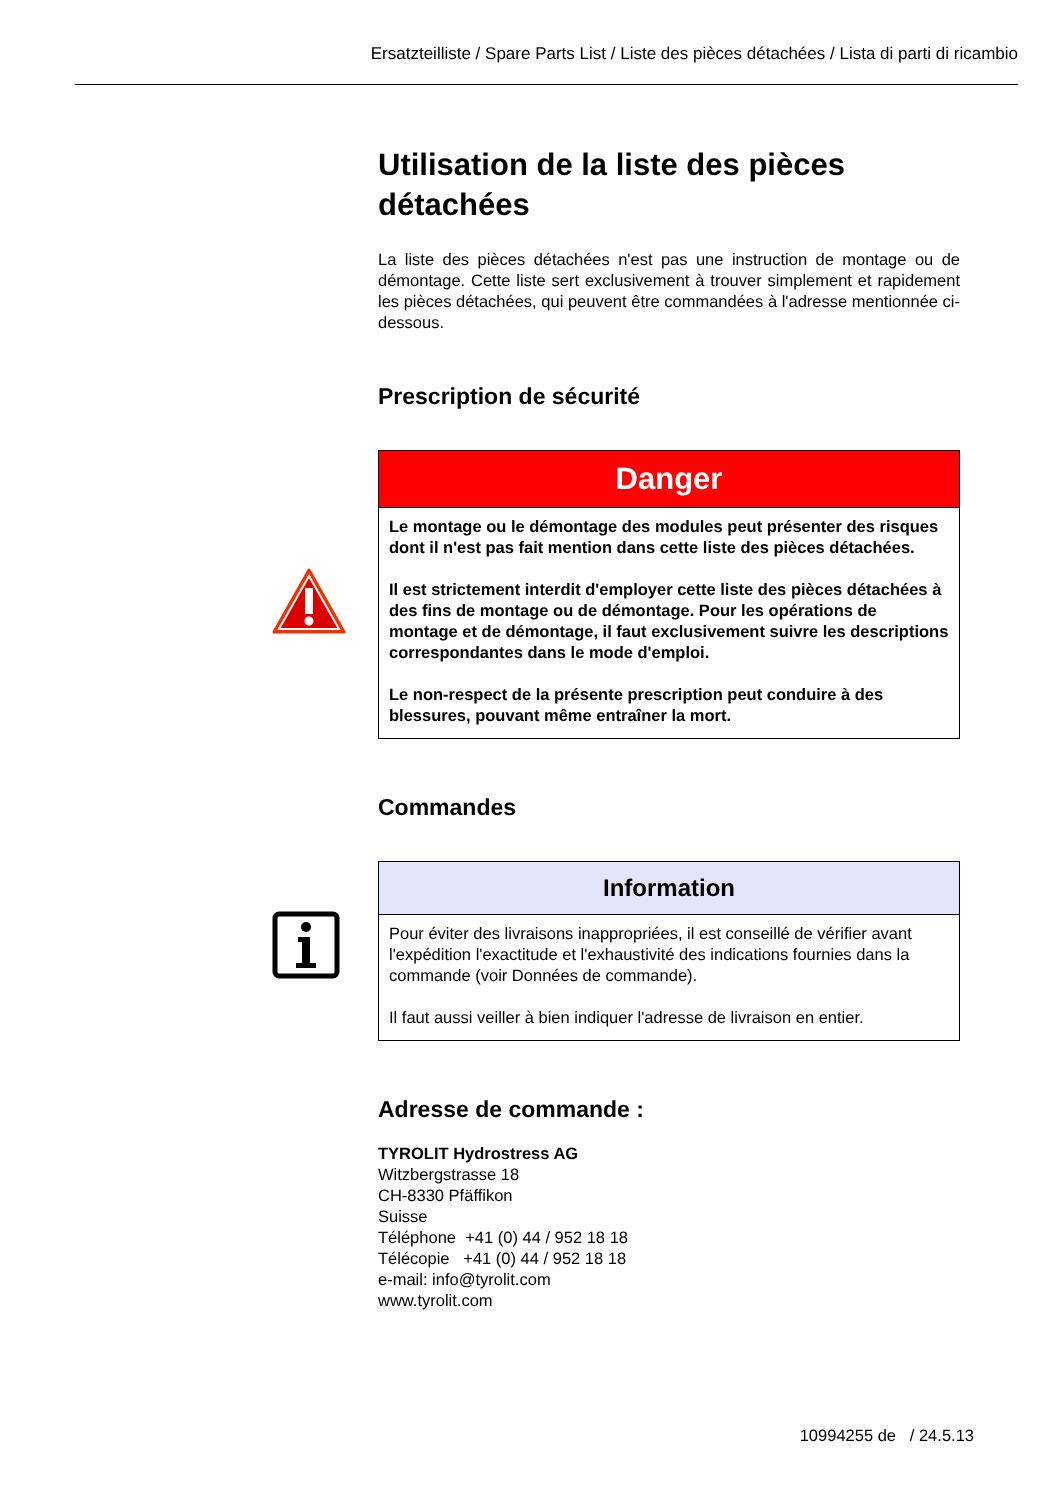Ersatzteilliste / Spare Parts List / Liste des pièces détachées / Lista di parti di ricambio
Utilisation de la liste des pièces détachées
La liste des pièces détachées n'est pas une instruction de montage ou de démontage. Cette liste sert exclusivement à trouver simplement et rapidement les pièces détachées, qui peuvent être commandées à l'adresse mentionnée ci-dessous.
Prescription de sécurité
Danger
Le montage ou le démontage des modules peut présenter des risques dont il n'est pas fait mention dans cette liste des pièces détachées.
Il est strictement interdit d'employer cette liste des pièces détachées à des fins de montage ou de démontage. Pour les opérations de montage et de démontage, il faut exclusivement suivre les descriptions correspondantes dans le mode d'emploi.
Le non-respect de la présente prescription peut conduire à des blessures, pouvant même entraîner la mort.
Commandes
Information
Pour éviter des livraisons inappropriées, il est conseillé de vérifier avant l'expédition l'exactitude et l'exhaustivité des indications fournies dans la commande (voir Données de commande).
Il faut aussi veiller à bien indiquer l'adresse de livraison en entier.
Adresse de commande :
TYROLIT Hydrostress AG
Witzbergstrasse 18
CH-8330 Pfäffikon
Suisse
Téléphone +41 (0) 44 / 952 18 18
Télécopie +41 (0) 44 / 952 18 18
e-mail: info@tyrolit.com
www.tyrolit.com
10994255 de / 24.5.13